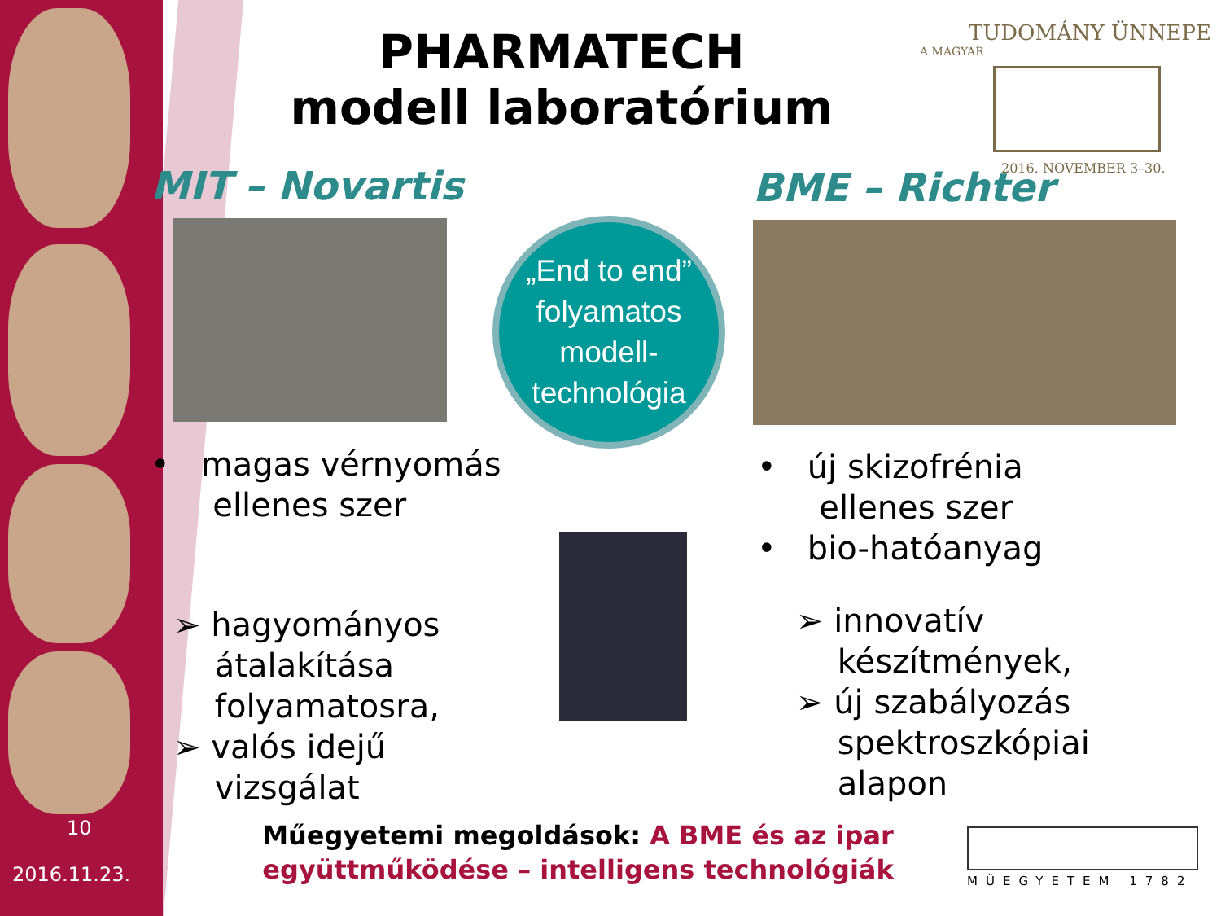PHARMATECH
modell laboratórium
TUDOMÁNY ÜNNEPE
A MAGYAR
2016. NOVEMBER 3–30.
MIT – Novartis BME – Richter
„End to end”
folyamatos
modell-
technológia
• magas vérnyomás
ellenes szer
➢ hagyományos
átalakítása
folyamatosra,
➢ valós idejű
vizsgálat
• új skizofrénia
ellenes szer
• bio-hatóanyag
➢ innovatív
készítmények,
➢ új szabályozás
spektroszkópiai
alapon
10
2016.11.23.
Műegyetemi megoldások: A BME és az ipar együttműködése – intelligens technológiák
MŰEGYETEM 1782